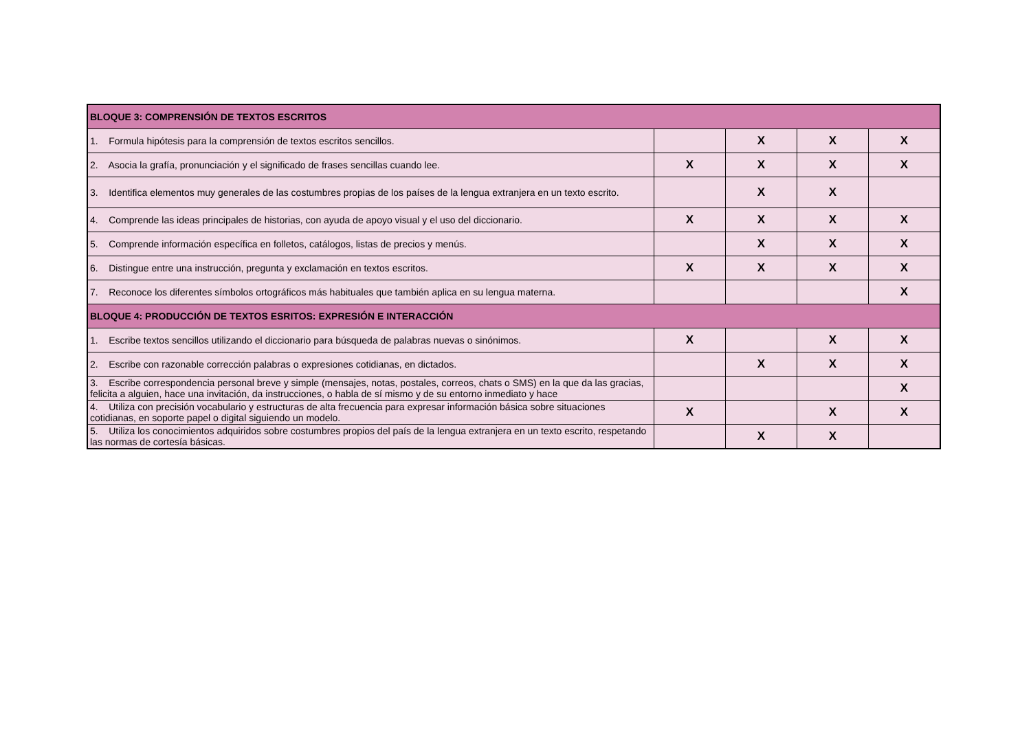| BLOQUE 3: COMPRENSIÓN DE TEXTOS ESCRITOS | | | | |
| 1. Formula hipótesis para la comprensión de textos escritos sencillos. | | X | X | X |
| 2. Asocia la grafía, pronunciación y el significado de frases sencillas cuando lee. | X | X | X | X |
| 3. Identifica elementos muy generales de las costumbres propias de los países de la lengua extranjera en un texto escrito. | | X | X | |
| 4. Comprende las ideas principales de historias, con ayuda de apoyo visual y el uso del diccionario. | X | X | X | X |
| 5. Comprende información específica en folletos, catálogos, listas de precios y menús. | | X | X | X |
| 6. Distingue entre una instrucción, pregunta y exclamación en textos escritos. | X | X | X | X |
| 7. Reconoce los diferentes símbolos ortográficos más habituales que también aplica en su lengua materna. | | | | X |
| BLOQUE 4: PRODUCCIÓN DE TEXTOS ESRITOS: EXPRESIÓN E INTERACCIÓN | | | | |
| 1. Escribe textos sencillos utilizando el diccionario para búsqueda de palabras nuevas o sinónimos. | X | | X | X |
| 2. Escribe con razonable corrección palabras o expresiones cotidianas, en dictados. | | X | X | X |
| 3. Escribe correspondencia personal breve y simple (mensajes, notas, postales, correos, chats o SMS) en la que da las gracias, felicita a alguien, hace una invitación, da instrucciones, o habla de sí mismo y de su entorno inmediato y hace | | | | X |
| 4. Utiliza con precisión vocabulario y estructuras de alta frecuencia para expresar información básica sobre situaciones cotidianas, en soporte papel o digital siguiendo un modelo. | X | | X | X |
| 5. Utiliza los conocimientos adquiridos sobre costumbres propios del país de la lengua extranjera en un texto escrito, respetando las normas de cortesía básicas. | | X | X | |